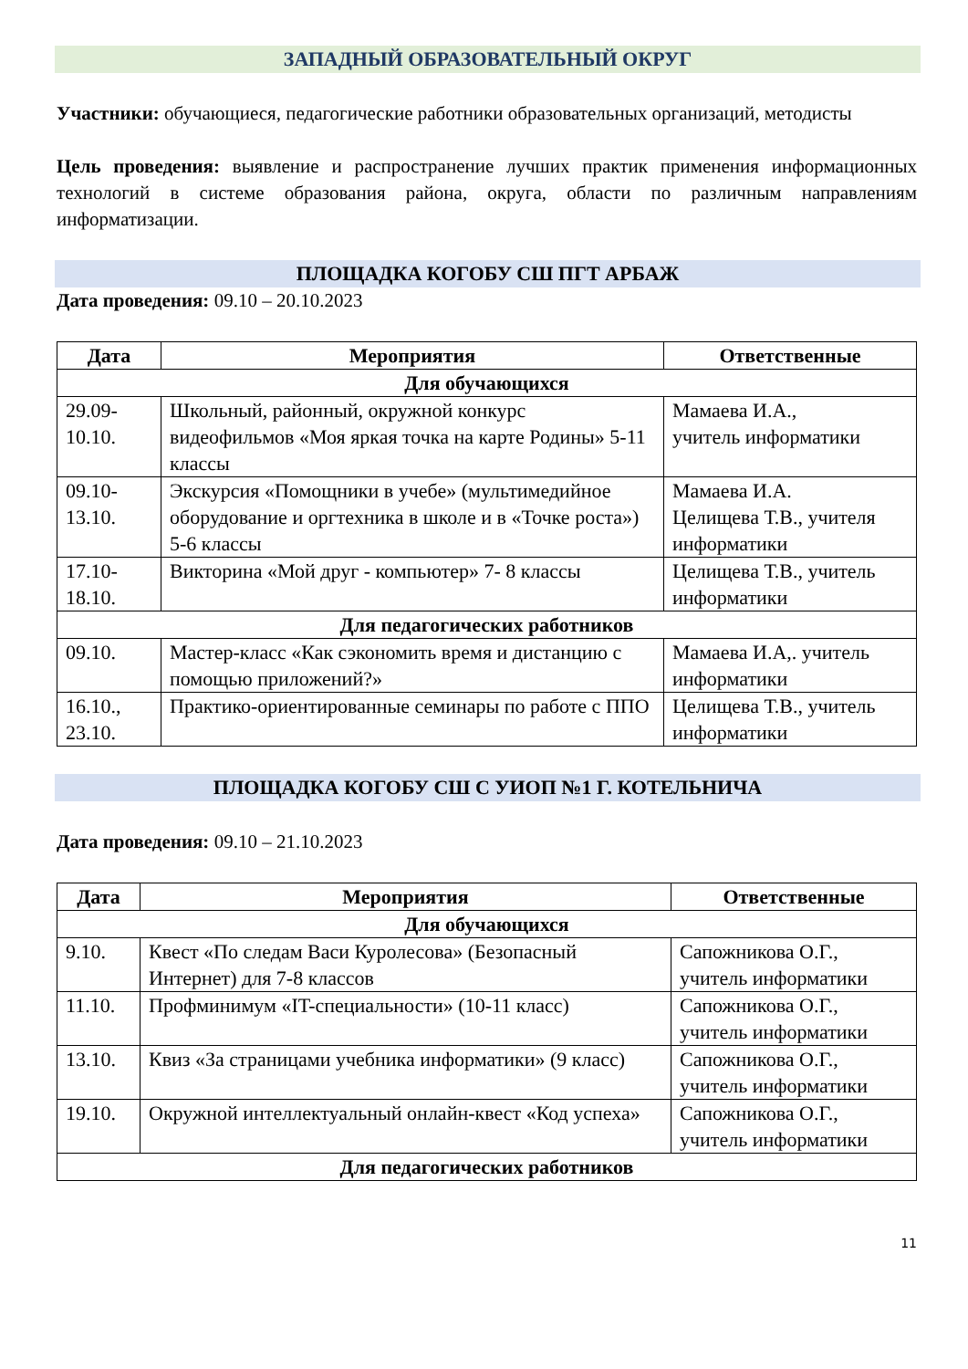ЗАПАДНЫЙ ОБРАЗОВАТЕЛЬНЫЙ ОКРУГ
Участники: обучающиеся, педагогические работники образовательных организаций, методисты
Цель проведения: выявление и распространение лучших практик применения информационных технологий в системе образования района, округа, области по различным направлениям информатизации.
ПЛОЩАДКА КОГОБУ СШ ПГТ АРБАЖ
Дата проведения: 09.10 – 20.10.2023
| Дата | Мероприятия | Ответственные |
| --- | --- | --- |
| Для обучающихся | | |
| 29.09- 10.10. | Школьный, районный, окружной конкурс видеофильмов «Моя яркая точка на карте Родины» 5-11 классы | Мамаева И.А., учитель информатики |
| 09.10- 13.10. | Экскурсия «Помощники в учебе» (мультимедийное оборудование и оргтехника в школе и в «Точке роста») 5-6 классы | Мамаева И.А. Целищева Т.В., учителя информатики |
| 17.10- 18.10. | Викторина «Мой друг - компьютер» 7- 8 классы | Целищева Т.В., учитель информатики |
| Для педагогических работников | | |
| 09.10. | Мастер-класс «Как сэкономить время и дистанцию с помощью приложений?» | Мамаева И.А,. учитель информатики |
| 16.10., 23.10. | Практико-ориентированные семинары по работе с ППО | Целищева Т.В., учитель информатики |
ПЛОЩАДКА КОГОБУ СШ С УИОП №1 Г. КОТЕЛЬНИЧА
Дата проведения: 09.10 – 21.10.2023
| Дата | Мероприятия | Ответственные |
| --- | --- | --- |
| Для обучающихся | | |
| 9.10. | Квест «По следам Васи Куролесова» (Безопасный Интернет) для 7-8 классов | Сапожникова О.Г., учитель информатики |
| 11.10. | Профминимум «IT-специальности» (10-11 класс) | Сапожникова О.Г., учитель информатики |
| 13.10. | Квиз «За страницами учебника информатики» (9 класс) | Сапожникова О.Г., учитель информатики |
| 19.10. | Окружной интеллектуальный онлайн-квест «Код успеха» | Сапожникова О.Г., учитель информатики |
| Для педагогических работников | | |
11